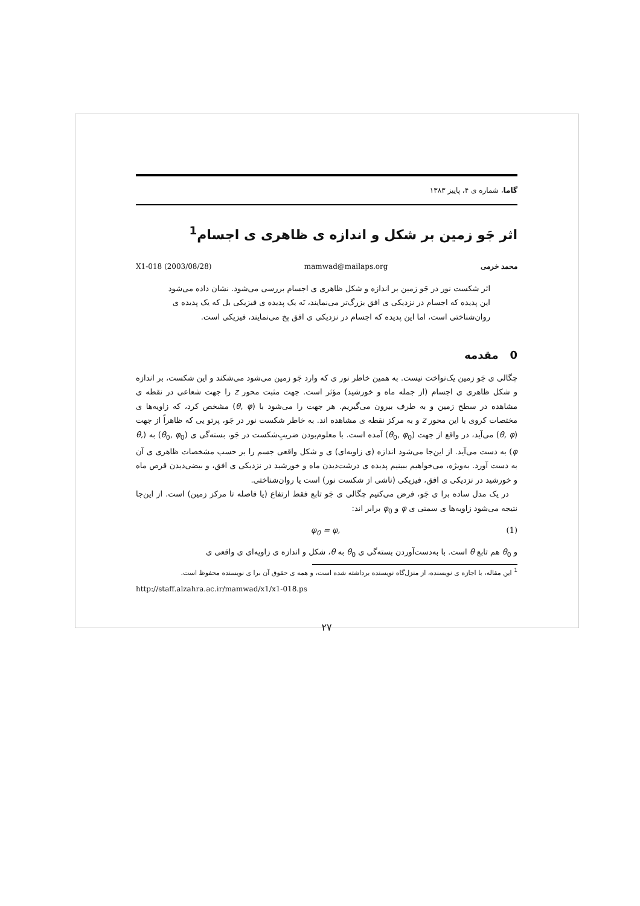گاما، شماره ی ۴، پاییز ۱۳۸۳
اثر جَو زمین بر شکل و اندازه ی ظاهری ی اجسام<sup>1</sup>
محمد خرمی mamwad@mailaps.org X1-018 (2003/08/28)
اثر شکست نور در جَو زمین بر اندازه و شکل ظاهری ی اجسام بررسی می‌شود. نشان داده می‌شود این پدیده که اجسام در نزدیکی ی افق بزرگ‌تر می‌نمایند، نَه یک پدیده ی فیزیکی بل که یک پدیده ی روان‌شناختی است، اما این پدیده که اجسام در نزدیکی ی افق پخ می‌نمایند، فیزیکی است.
0 مقدمه
چگالی ی جَو زمین یک‌نواخت نیست. به همین خاطر نور ی که وارد جَو زمین می‌شود می‌شکند و این شکست، بر اندازه و شکل ظاهری ی اجسام (از جمله ماه و خورشید) مؤثر است. جهت مثبت محور z را جهت شعاعی در نقطه ی مشاهده در سطح زمین و به طرف بیرون می‌گیریم. هر جهت را می‌شود با (θ, φ) مشخص کرد، که زاویه‌ها ی مختصات کروی با این محور z و به مرکز نقطه ی مشاهده اند. به خاطر شکست نور در جَو، پرتو یی که ظاهراً از جهت (θ, φ) می‌آید، در واقع از جهت (θ<sub>0</sub>, φ<sub>0</sub>) آمده است. با معلوم‌بودن ضریبِ‌شکست در جَو، بسته‌گی ی (θ<sub>0</sub>, φ<sub>0</sub>) به (θ, φ) به دست می‌آید. از این‌جا می‌شود اندازه (ی زاویه‌ای) ی و شکل واقعی جسم را بر حسب مشخصات ظاهری ی آن به دست آورد. به‌ویژه، می‌خواهیم ببینیم پدیده ی درشت‌دیدن ماه و خورشید در نزدیکی ی افق، و بیضی‌دیدن قرص ماه و خورشید در نزدیکی ی افق، فیزیکی (ناشی از شکست نور) است یا روان‌شناختی.
در یک مدل ساده برا ی جَو، فرض می‌کنیم چگالی ی جَو تابع فقط ارتفاع (یا فاصله تا مرکز زمین) است. از این‌جا نتیجه می‌شود زاویه‌ها ی سمتی ی φ و φ<sub>0</sub> برابر اند:
φ<sub>0</sub> = φ, (1)
و θ<sub>0</sub> هم تابع θ است. با به‌دست‌آوردن بسته‌گی ی θ<sub>0</sub> به θ، شکل و اندازه ی زاویه‌ای ی واقعی ی
<sup>1</sup> این مقاله، با اجازه ی نویسنده، از منزل‌گاه نویسنده برداشته شده است، و همه ی حقوق آن برا ی نویسنده محفوظ است.
http://staff.alzahra.ac.ir/mamwad/x1/x1-018.ps
۲۷